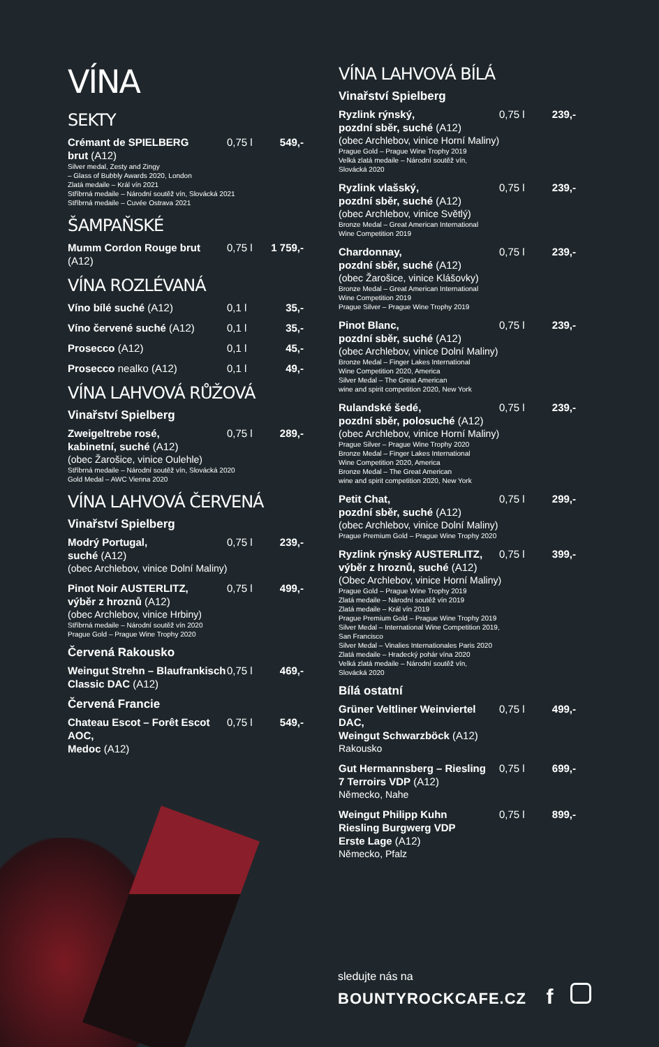VÍNA
SEKTY
Crémant de SPIELBERG
brut (A12) 0,75 l 549,-
Silver medal, Zesty and Zingy
– Glass of Bubbly Awards 2020, London
Zlatá medaile – Král vín 2021
Stříbrná medaile – Národní soutěž vín, Slovácká 2021
Stříbrná medaile – Cuvée Ostrava 2021
ŠAMPAŇSKÉ
Mumm Cordon Rouge brut (A12) 0,75 l 1 759,-
VÍNA ROZLÉVANÁ
Víno bílé suché (A12) 0,1 l 35,-
Víno červené suché (A12) 0,1 l 35,-
Prosecco (A12) 0,1 l 45,-
Prosecco nealko (A12) 0,1 l 49,-
VÍNA LAHVOVÁ RŮŽOVÁ
Vinařství Spielberg
Zweigeltrebe rosé,
kabinetní, suché (A12) 0,75 l 289,-
(obec Žarošice, vinice Oulehle)
Stříbrná medaile – Národní soutěž vín, Slovácká 2020
Gold Medal – AWC Vienna 2020
VÍNA LAHVOVÁ ČERVENÁ
Vinařství Spielberg
Modrý Portugal,
suché (A12) 0,75 l 239,-
(obec Archlebov, vinice Dolní Maliny)
Pinot Noir AUSTERLITZ,
výběr z hroznů (A12) 0,75 l 499,-
(obec Archlebov, vinice Hrbiny)
Stříbrná medaile – Národní soutěž vín 2020
Prague Gold – Prague Wine Trophy 2020
Červená Rakousko
Weingut Strehn – Blaufrankisch
Classic DAC (A12) 0,75 l 469,-
Červená Francie
Chateau Escot – Forêt Escot AOC,
Medoc (A12) 0,75 l 549,-
VÍNA LAHVOVÁ BÍLÁ
Vinařství Spielberg
Ryzlink rýnský,
pozdní sběr, suché (A12) 0,75 l 239,-
(obec Archlebov, vinice Horní Maliny)
Prague Gold – Prague Wine Trophy 2019
Velká zlatá medaile – Národní soutěž vín,
Slovácká 2020
Ryzlink vlašský,
pozdní sběr, suché (A12) 0,75 l 239,-
(obec Archlebov, vinice Světlý)
Bronze Medal – Great American International
Wine Competition 2019
Chardonnay,
pozdní sběr, suché (A12) 0,75 l 239,-
(obec Žarošice, vinice Klášovky)
Bronze Medal – Great American International
Wine Competition 2019
Prague Silver – Prague Wine Trophy 2019
Pinot Blanc,
pozdní sběr, suché (A12) 0,75 l 239,-
(obec Archlebov, vinice Dolní Maliny)
Bronze Medal – Finger Lakes International
Wine Competition 2020, America
Silver Medal – The Great American
wine and spirit competition 2020, New York
Rulandské šedé,
pozdní sběr, polosuché (A12) 0,75 l 239,-
(obec Archlebov, vinice Horní Maliny)
Prague Silver – Prague Wine Trophy 2020
Bronze Medal – Finger Lakes International
Wine Competition 2020, America
Bronze Medal – The Great American
wine and spirit competition 2020, New York
Petit Chat,
pozdní sběr, suché (A12) 0,75 l 299,-
(obec Archlebov, vinice Dolní Maliny)
Prague Premium Gold – Prague Wine Trophy 2020
Ryzlink rýnský AUSTERLITZ,
výběr z hroznů, suché (A12) 0,75 l 399,-
(Obec Archlebov, vinice Horní Maliny)
Prague Gold – Prague Wine Trophy 2019
Zlatá medaile – Národní soutěž vín 2019
Zlatá medaile – Král vín 2019
Prague Premium Gold – Prague Wine Trophy 2019
Silver Medal – International Wine Competition 2019,
San Francisco
Silver Medal – Vinalies Internationales Paris 2020
Zlatá medaile – Hradecký pohár vína 2020
Velká zlatá medaile – Národní soutěž vín,
Slovácká 2020
Bílá ostatní
Grüner Veltliner Weinviertel DAC,
Weingut Schwarzböck (A12) 0,75 l 499,-
Rakousko
Gut Hermannsberg – Riesling
7 Terroirs VDP (A12) 0,75 l 699,-
Německo, Nahe
Weingut Philipp Kuhn
Riesling Burgwerg VDP
Erste Lage (A12) 0,75 l 899,-
Německo, Pfalz
sledujte nás na
BOUNTYROCKCAFE.CZ f